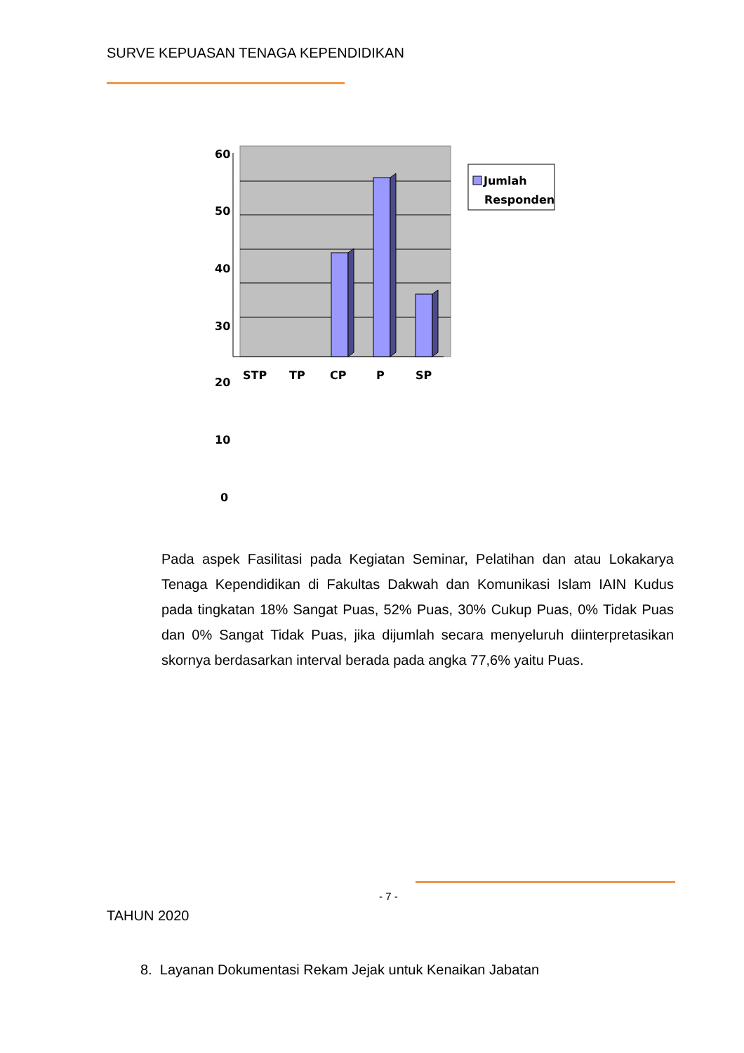SURVE KEPUASAN TENAGA KEPENDIDIKAN
60
50
40
30
20
10
0
STP
TP
CP
P
SP
Jumlah
Responden
Pada aspek Fasilitasi pada Kegiatan Seminar, Pelatihan dan atau Lokakarya Tenaga Kependidikan di Fakultas Dakwah dan Komunikasi Islam IAIN Kudus pada tingkatan 18% Sangat Puas, 52% Puas, 30% Cukup Puas, 0% Tidak Puas dan 0% Sangat Tidak Puas, jika dijumlah secara menyeluruh diinterpretasikan skornya berdasarkan interval berada pada angka 77,6% yaitu Puas.
- 7 -
TAHUN 2020
8. Layanan Dokumentasi Rekam Jejak untuk Kenaikan Jabatan